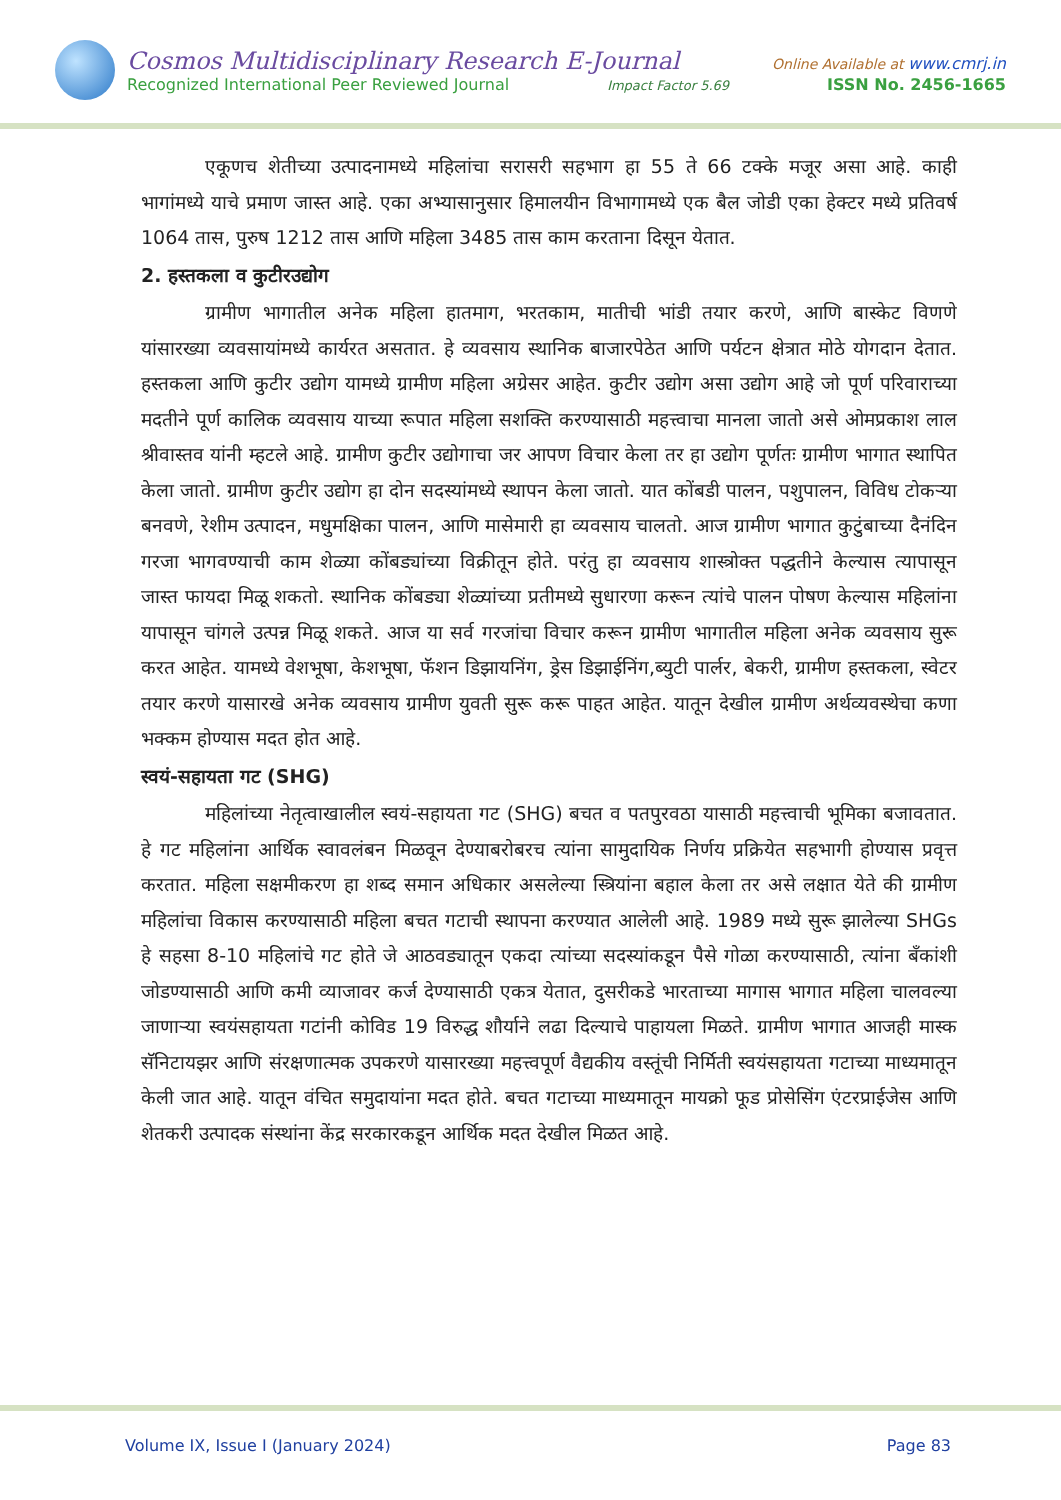Cosmos Multidisciplinary Research E-Journal Online Available at www.cmrj.in
Recognized International Peer Reviewed Journal Impact Factor 5.69 ISSN No. 2456-1665
एकूणच शेतीच्या उत्पादनामध्ये महिलांचा सरासरी सहभाग हा 55 ते 66 टक्के मजूर असा आहे. काही भागांमध्ये याचे प्रमाण जास्त आहे. एका अभ्यासानुसार हिमालयीन विभागामध्ये एक बैल जोडी एका हेक्टर मध्ये प्रतिवर्ष 1064 तास, पुरुष 1212 तास आणि महिला 3485 तास काम करताना दिसून येतात.
2. हस्तकला व कुटीरउद्योग
ग्रामीण भागातील अनेक महिला हातमाग, भरतकाम, मातीची भांडी तयार करणे, आणि बास्केट विणणे यांसारख्या व्यवसायांमध्ये कार्यरत असतात. हे व्यवसाय स्थानिक बाजारपेठेत आणि पर्यटन क्षेत्रात मोठे योगदान देतात. हस्तकला आणि कुटीर उद्योग यामध्ये ग्रामीण महिला अग्रेसर आहेत. कुटीर उद्योग असा उद्योग आहे जो पूर्ण परिवाराच्या मदतीने पूर्ण कालिक व्यवसाय याच्या रूपात महिला सशक्ति करण्यासाठी महत्त्वाचा मानला जातो असे ओमप्रकाश लाल श्रीवास्तव यांनी म्हटले आहे. ग्रामीण कुटीर उद्योगाचा जर आपण विचार केला तर हा उद्योग पूर्णतः ग्रामीण भागात स्थापित केला जातो. ग्रामीण कुटीर उद्योग हा दोन सदस्यांमध्ये स्थापन केला जातो. यात कोंबडी पालन, पशुपालन, विविध टोकऱ्या बनवणे, रेशीम उत्पादन, मधुमक्षिका पालन, आणि मासेमारी हा व्यवसाय चालतो. आज ग्रामीण भागात कुटुंबाच्या दैनंदिन गरजा भागवण्याची काम शेळ्या कोंबड्यांच्या विक्रीतून होते. परंतु हा व्यवसाय शास्त्रोक्त पद्धतीने केल्यास त्यापासून जास्त फायदा मिळू शकतो. स्थानिक कोंबड्या शेळ्यांच्या प्रतीमध्ये सुधारणा करून त्यांचे पालन पोषण केल्यास महिलांना यापासून चांगले उत्पन्न मिळू शकते. आज या सर्व गरजांचा विचार करून ग्रामीण भागातील महिला अनेक व्यवसाय सुरू करत आहेत. यामध्ये वेशभूषा, केशभूषा, फॅशन डिझायनिंग, ड्रेस डिझाईनिंग,ब्युटी पार्लर, बेकरी, ग्रामीण हस्तकला, स्वेटर तयार करणे यासारखे अनेक व्यवसाय ग्रामीण युवती सुरू करू पाहत आहेत. यातून देखील ग्रामीण अर्थव्यवस्थेचा कणा भक्कम होण्यास मदत होत आहे.
स्वयं-सहायता गट (SHG)
महिलांच्या नेतृत्वाखालील स्वयं-सहायता गट (SHG) बचत व पतपुरवठा यासाठी महत्त्वाची भूमिका बजावतात. हे गट महिलांना आर्थिक स्वावलंबन मिळवून देण्याबरोबरच त्यांना सामुदायिक निर्णय प्रक्रियेत सहभागी होण्यास प्रवृत्त करतात. महिला सक्षमीकरण हा शब्द समान अधिकार असलेल्या स्त्रियांना बहाल केला तर असे लक्षात येते की ग्रामीण महिलांचा विकास करण्यासाठी महिला बचत गटाची स्थापना करण्यात आलेली आहे. 1989 मध्ये सुरू झालेल्या SHGs हे सहसा 8-10 महिलांचे गट होते जे आठवड्यातून एकदा त्यांच्या सदस्यांकडून पैसे गोळा करण्यासाठी, त्यांना बँकांशी जोडण्यासाठी आणि कमी व्याजावर कर्ज देण्यासाठी एकत्र येतात, दुसरीकडे भारताच्या मागास भागात महिला चालवल्या जाणाऱ्या स्वयंसहायता गटांनी कोविड 19 विरुद्ध शौर्याने लढा दिल्याचे पाहायला मिळते. ग्रामीण भागात आजही मास्क सॅनिटायझर आणि संरक्षणात्मक उपकरणे यासारख्या महत्त्वपूर्ण वैद्यकीय वस्तूंची निर्मिती स्वयंसहायता गटाच्या माध्यमातून केली जात आहे. यातून वंचित समुदायांना मदत होते. बचत गटाच्या माध्यमातून मायक्रो फूड प्रोसेसिंग एंटरप्राईजेस आणि शेतकरी उत्पादक संस्थांना केंद्र सरकारकडून आर्थिक मदत देखील मिळत आहे.
Volume IX, Issue I (January 2024) Page 83